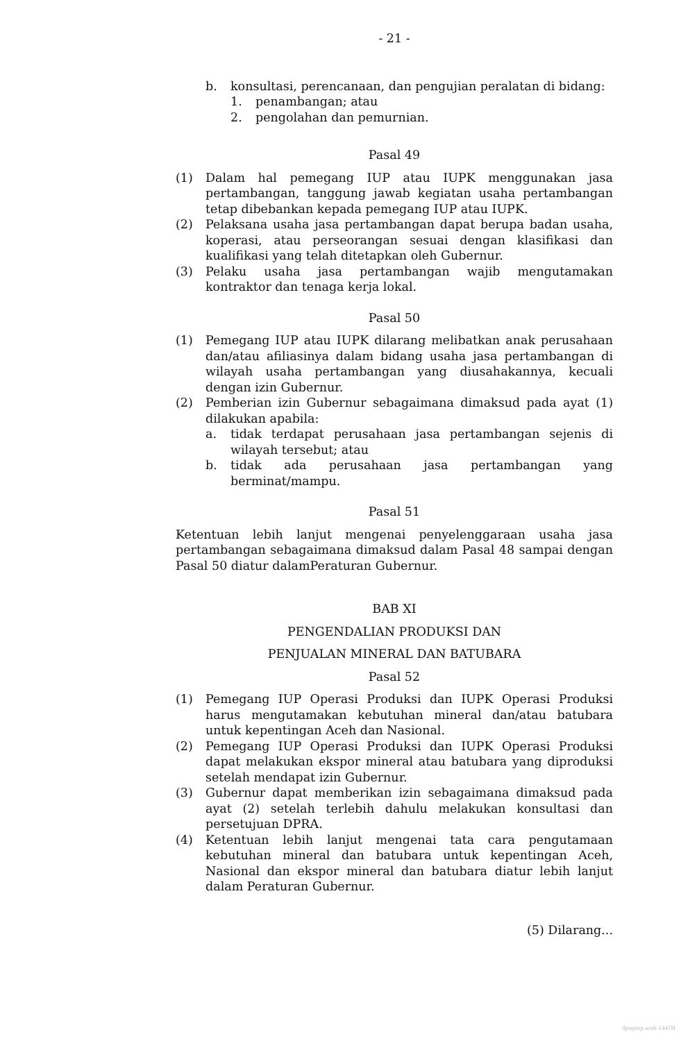- 21 -
b. konsultasi, perencanaan, dan pengujian peralatan di bidang:
1. penambangan; atau
2. pengolahan dan pemurnian.
Pasal 49
(1) Dalam hal pemegang IUP atau IUPK menggunakan jasa pertambangan, tanggung jawab kegiatan usaha pertambangan tetap dibebankan kepada pemegang IUP atau IUPK.
(2) Pelaksana usaha jasa pertambangan dapat berupa badan usaha, koperasi, atau perseorangan sesuai dengan klasifikasi dan kualifikasi yang telah ditetapkan oleh Gubernur.
(3) Pelaku usaha jasa pertambangan wajib mengutamakan kontraktor dan tenaga kerja lokal.
Pasal 50
(1) Pemegang IUP atau IUPK dilarang melibatkan anak perusahaan dan/atau afiliasinya dalam bidang usaha jasa pertambangan di wilayah usaha pertambangan yang diusahakannya, kecuali dengan izin Gubernur.
(2) Pemberian izin Gubernur sebagaimana dimaksud pada ayat (1) dilakukan apabila:
a. tidak terdapat perusahaan jasa pertambangan sejenis di wilayah tersebut; atau
b. tidak ada perusahaan jasa pertambangan yang berminat/mampu.
Pasal 51
Ketentuan lebih lanjut mengenai penyelenggaraan usaha jasa pertambangan sebagaimana dimaksud dalam Pasal 48 sampai dengan Pasal 50 diatur dalamPeraturan Gubernur.
BAB XI
PENGENDALIAN PRODUKSI DAN
PENJUALAN MINERAL DAN BATUBARA
Pasal 52
(1) Pemegang IUP Operasi Produksi dan IUPK Operasi Produksi harus mengutamakan kebutuhan mineral dan/atau batubara untuk kepentingan Aceh dan Nasional.
(2) Pemegang IUP Operasi Produksi dan IUPK Operasi Produksi dapat melakukan ekspor mineral atau batubara yang diproduksi setelah mendapat izin Gubernur.
(3) Gubernur dapat memberikan izin sebagaimana dimaksud pada ayat (2) setelah terlebih dahulu melakukan konsultasi dan persetujuan DPRA.
(4) Ketentuan lebih lanjut mengenai tata cara pengutamaan kebutuhan mineral dan batubara untuk kepentingan Aceh, Nasional dan ekspor mineral dan batubara diatur lebih lanjut dalam Peraturan Gubernur.
(5) Dilarang...
dpmptsp aceh-1441H